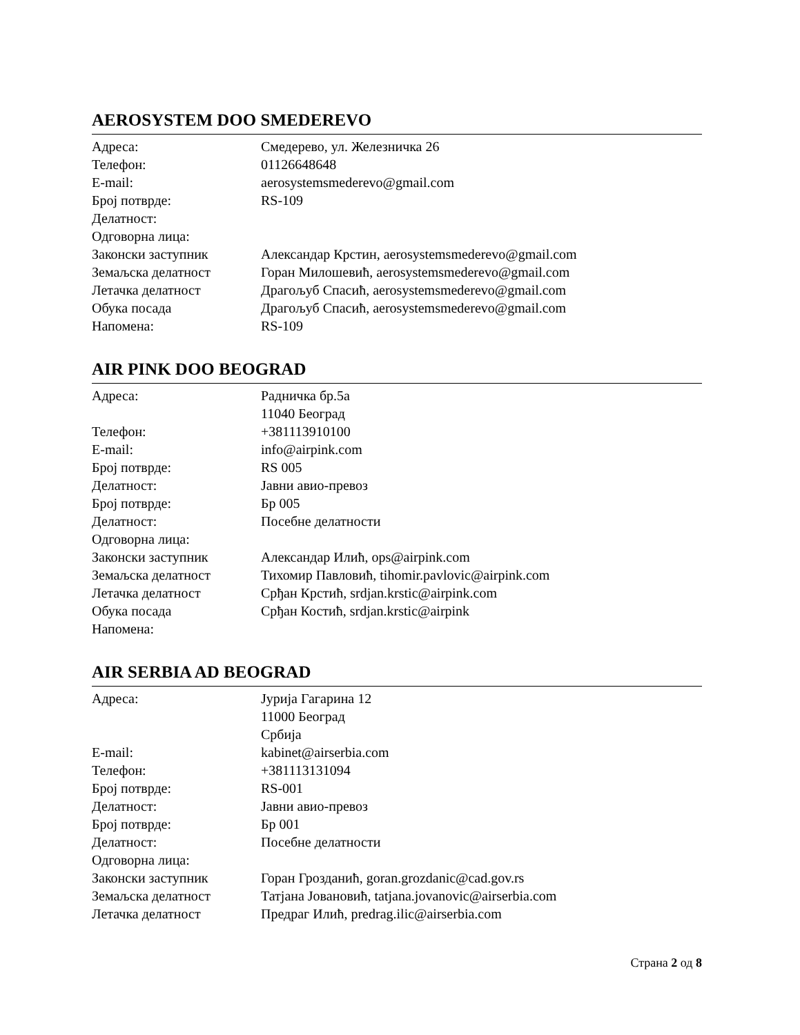AEROSYSTEM DOO SMEDEREVO
| Адреса: | Смедерево, ул. Железничка 26 |
| Телефон: | 01126648648 |
| E-mail: | aerosystemsmederevo@gmail.com |
| Број потврде: | RS-109 |
| Делатност: | |
| Одговорна лица: | |
| Законски заступник | Александар Крстин, aerosystemsmederevo@gmail.com |
| Земаљска делатност | Горан Милошевић, aerosystemsmederevo@gmail.com |
| Летачка делатност | Драгољуб Спасић, aerosystemsmederevo@gmail.com |
| Обука посада | Драгољуб Спасић, aerosystemsmederevo@gmail.com |
| Напомена: | RS-109 |
AIR PINK DOO BEOGRAD
| Адреса: | Радничка бр.5а 11040 Београд |
| Телефон: | +381113910100 |
| E-mail: | info@airpink.com |
| Број потврде: | RS 005 |
| Делатност: | Јавни авио-превоз |
| Број потврде: | Бр 005 |
| Делатност: | Посебне делатности |
| Одговорна лица: | |
| Законски заступник | Александар Илић, ops@airpink.com |
| Земаљска делатност | Тихомир Павловић, tihomir.pavlovic@airpink.com |
| Летачка делатност | Срђан Крстић, srdjan.krstic@airpink.com |
| Обука посада | Срђан Костић, srdjan.krstic@airpink |
| Напомена: | |
AIR SERBIA AD BEOGRAD
| Адреса: | Јурија Гагарина 12 11000 Београд Србија |
| E-mail: | kabinet@airserbia.com |
| Телефон: | +381113131094 |
| Број потврде: | RS-001 |
| Делатност: | Јавни авио-превоз |
| Број потврде: | Бр 001 |
| Делатност: | Посебне делатности |
| Одговорна лица: | |
| Законски заступник | Горан Грозданић, goran.grozdanic@cad.gov.rs |
| Земаљска делатност | Татјана Јовановић, tatjana.jovanovic@airserbia.com |
| Летачка делатност | Предраг Илић, predrag.ilic@airserbia.com |
Страна 2 од 8